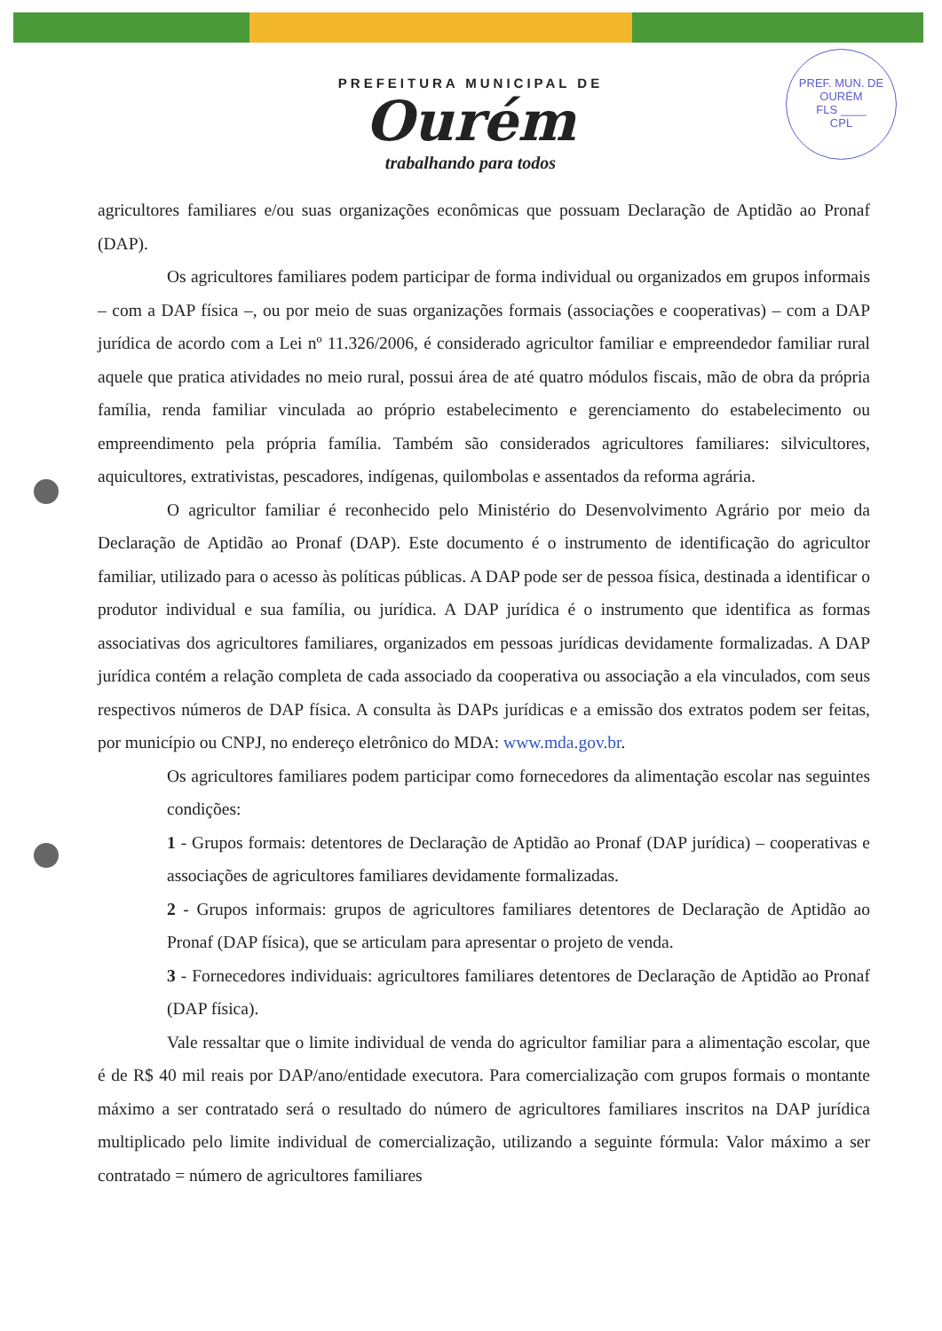PREFEITURA MUNICIPAL DE
Ourém
trabalhando para todos
PREF. MUN. DE OURÉM
FLS ____
CPL
agricultores familiares e/ou suas organizações econômicas que possuam Declaração de Aptidão ao Pronaf (DAP).
Os agricultores familiares podem participar de forma individual ou organizados em grupos informais – com a DAP física –, ou por meio de suas organizações formais (associações e cooperativas) – com a DAP jurídica de acordo com a Lei nº 11.326/2006, é considerado agricultor familiar e empreendedor familiar rural aquele que pratica atividades no meio rural, possui área de até quatro módulos fiscais, mão de obra da própria família, renda familiar vinculada ao próprio estabelecimento e gerenciamento do estabelecimento ou empreendimento pela própria família. Também são considerados agricultores familiares: silvicultores, aquicultores, extrativistas, pescadores, indígenas, quilombolas e assentados da reforma agrária.
O agricultor familiar é reconhecido pelo Ministério do Desenvolvimento Agrário por meio da Declaração de Aptidão ao Pronaf (DAP). Este documento é o instrumento de identificação do agricultor familiar, utilizado para o acesso às políticas públicas. A DAP pode ser de pessoa física, destinada a identificar o produtor individual e sua família, ou jurídica. A DAP jurídica é o instrumento que identifica as formas associativas dos agricultores familiares, organizados em pessoas jurídicas devidamente formalizadas. A DAP jurídica contém a relação completa de cada associado da cooperativa ou associação a ela vinculados, com seus respectivos números de DAP física. A consulta às DAPs jurídicas e a emissão dos extratos podem ser feitas, por município ou CNPJ, no endereço eletrônico do MDA: www.mda.gov.br.
Os agricultores familiares podem participar como fornecedores da alimentação escolar nas seguintes condições:
1 - Grupos formais: detentores de Declaração de Aptidão ao Pronaf (DAP jurídica) – cooperativas e associações de agricultores familiares devidamente formalizadas.
2 - Grupos informais: grupos de agricultores familiares detentores de Declaração de Aptidão ao Pronaf (DAP física), que se articulam para apresentar o projeto de venda.
3 - Fornecedores individuais: agricultores familiares detentores de Declaração de Aptidão ao Pronaf (DAP física).
Vale ressaltar que o limite individual de venda do agricultor familiar para a alimentação escolar, que é de R$ 40 mil reais por DAP/ano/entidade executora. Para comercialização com grupos formais o montante máximo a ser contratado será o resultado do número de agricultores familiares inscritos na DAP jurídica multiplicado pelo limite individual de comercialização, utilizando a seguinte fórmula: Valor máximo a ser contratado = número de agricultores familiares